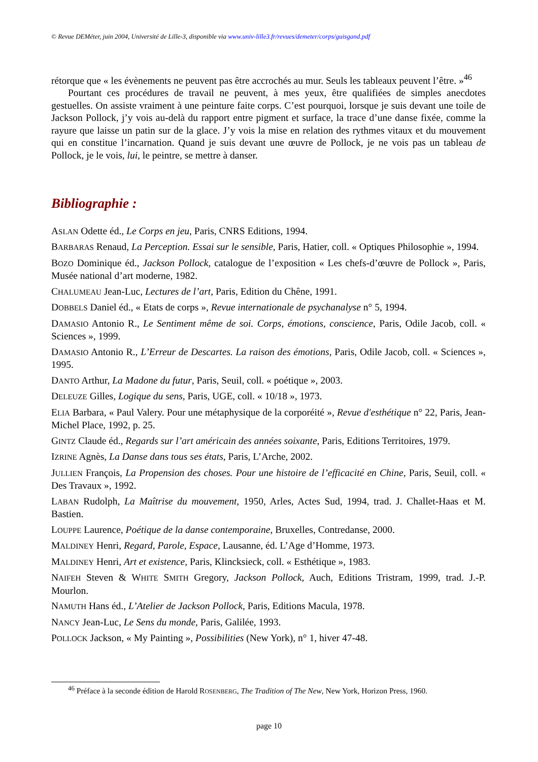© Revue DEMéter, juin 2004, Université de Lille-3, disponible via www.univ-lille3.fr/revues/demeter/corps/guisgand.pdf
rétorque que « les évènements ne peuvent pas être accrochés au mur. Seuls les tableaux peuvent l’être. »<sup>46</sup>
Pourtant ces procédures de travail ne peuvent, à mes yeux, être qualifiées de simples anecdotes gestuelles. On assiste vraiment à une peinture faite corps. C’est pourquoi, lorsque je suis devant une toile de Jackson Pollock, j’y vois au-delà du rapport entre pigment et surface, la trace d’une danse fixée, comme la rayure que laisse un patin sur de la glace. J’y vois la mise en relation des rythmes vitaux et du mouvement qui en constitue l’incarnation. Quand je suis devant une œuvre de Pollock, je ne vois pas un tableau de Pollock, je le vois, lui, le peintre, se mettre à danser.
Bibliographie :
ASLAN Odette éd., Le Corps en jeu, Paris, CNRS Editions, 1994.
BARBARAS Renaud, La Perception. Essai sur le sensible, Paris, Hatier, coll. « Optiques Philosophie », 1994.
BOZO Dominique éd., Jackson Pollock, catalogue de l’exposition « Les chefs-d’œuvre de Pollock », Paris, Musée national d’art moderne, 1982.
CHALUMEAU Jean-Luc, Lectures de l’art, Paris, Edition du Chêne, 1991.
DOBBELS Daniel éd., « Etats de corps », Revue internationale de psychanalyse n° 5, 1994.
DAMASIO Antonio R., Le Sentiment même de soi. Corps, émotions, conscience, Paris, Odile Jacob, coll. « Sciences », 1999.
DAMASIO Antonio R., L’Erreur de Descartes. La raison des émotions, Paris, Odile Jacob, coll. « Sciences », 1995.
DANTO Arthur, La Madone du futur, Paris, Seuil, coll. « poétique », 2003.
DELEUZE Gilles, Logique du sens, Paris, UGE, coll. « 10/18 », 1973.
ELIA Barbara, « Paul Valery. Pour une métaphysique de la corporéité », Revue d'esthétique n° 22, Paris, Jean-Michel Place, 1992, p. 25.
GINTZ Claude éd., Regards sur l’art américain des années soixante, Paris, Editions Territoires, 1979.
IZRINE Agnès, La Danse dans tous ses états, Paris, L’Arche, 2002.
JULLIEN François, La Propension des choses. Pour une histoire de l’efficacité en Chine, Paris, Seuil, coll. « Des Travaux », 1992.
LABAN Rudolph, La Maîtrise du mouvement, 1950, Arles, Actes Sud, 1994, trad. J. Challet-Haas et M. Bastien.
LOUPPE Laurence, Poétique de la danse contemporaine, Bruxelles, Contredanse, 2000.
MALDINEY Henri, Regard, Parole, Espace, Lausanne, éd. L’Age d’Homme, 1973.
MALDINEY Henri, Art et existence, Paris, Klincksieck, coll. « Esthétique », 1983.
NAIFEH Steven & WHITE SMITH Gregory, Jackson Pollock, Auch, Editions Tristram, 1999, trad. J.-P. Mourlon.
NAMUTH Hans éd., L’Atelier de Jackson Pollock, Paris, Editions Macula, 1978.
NANCY Jean-Luc, Le Sens du monde, Paris, Galilée, 1993.
POLLOCK Jackson, « My Painting », Possibilities (New York), n° 1, hiver 47-48.
<sup>46</sup> Préface à la seconde édition de Harold ROSENBERG, The Tradition of The New, New York, Horizon Press, 1960.
page 10